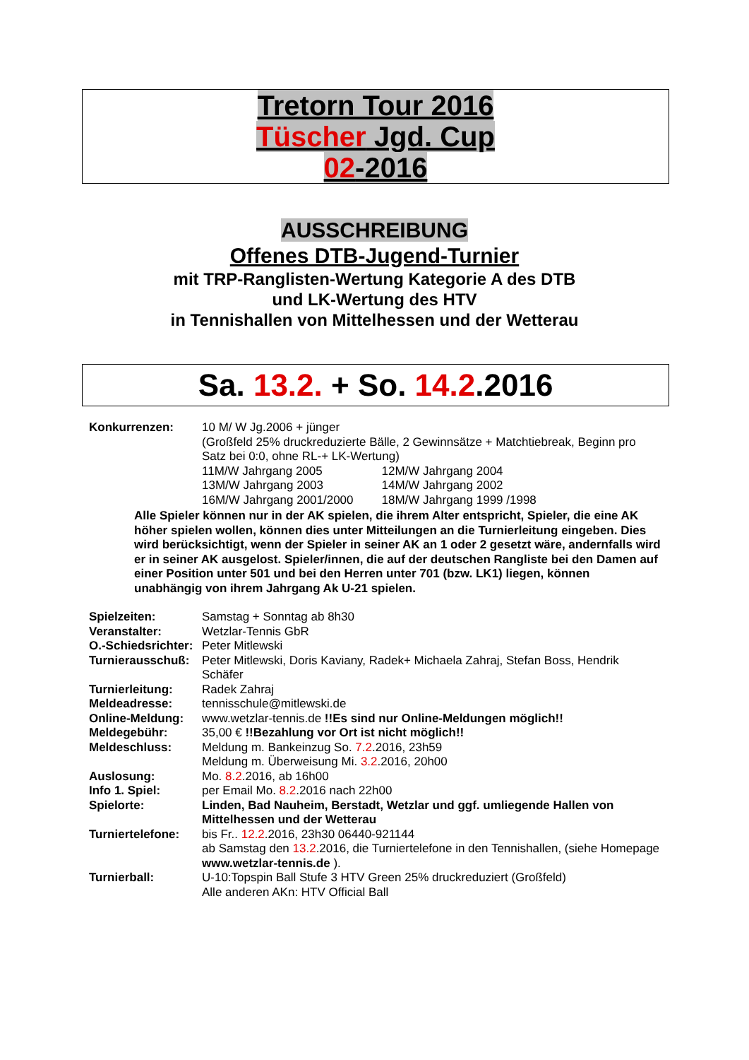Tretorn Tour 2016
Tüscher Jgd. Cup
02-2016
AUSSCHREIBUNG
Offenes DTB-Jugend-Turnier
mit TRP-Ranglisten-Wertung Kategorie A des DTB
und LK-Wertung des HTV
in Tennishallen von Mittelhessen und der Wetterau
Sa. 13.2. + So. 14.2.2016
Konkurrenzen: 10 M/ W Jg.2006 + jünger
(Großfeld 25% druckreduzierte Bälle, 2 Gewinnsätze + Matchtiebreak, Beginn pro Satz bei 0:0, ohne RL-+ LK-Wertung)
| 11M/W Jahrgang 2005 | 12M/W Jahrgang 2004 |
| 13M/W Jahrgang 2003 | 14M/W Jahrgang 2002 |
| 16M/W Jahrgang 2001/2000 | 18M/W Jahrgang 1999 /1998 |
Alle Spieler können nur in der AK spielen, die ihrem Alter entspricht, Spieler, die eine AK höher spielen wollen, können dies unter Mitteilungen an die Turnierleitung eingeben. Dies wird berücksichtigt, wenn der Spieler in seiner AK an 1 oder 2 gesetzt wäre, andernfalls wird er in seiner AK ausgelost. Spieler/innen, die auf der deutschen Rangliste bei den Damen auf einer Position unter 501 und bei den Herren unter 701 (bzw. LK1) liegen, können unabhängig von ihrem Jahrgang Ak U-21 spielen.
Spielzeiten: Samstag + Sonntag ab 8h30
Veranstalter: Wetzlar-Tennis GbR
O.-Schiedsrichter:
Peter Mitlewski
Turnierausschuß:
Peter Mitlewski, Doris Kaviany, Radek+ Michaela Zahraj, Stefan Boss, Hendrik Schäfer
Turnierleitung: Radek Zahraj
Meldeadresse: tennisschule@mitlewski.de
Online-Meldung: www.wetzlar-tennis.de !!Es sind nur Online-Meldungen möglich!!
Meldegebühr: 35,00 € !!Bezahlung vor Ort ist nicht möglich!!
Meldeschluss: Meldung m. Bankeinzug So. 7.2.2016, 23h59
Meldung m. Überweisung Mi. 3.2.2016, 20h00
Auslosung: Mo. 8.2.2016, ab 16h00
Info 1. Spiel: per Email Mo. 8.2.2016 nach 22h00
Spielorte: Linden, Bad Nauheim, Berstadt, Wetzlar und ggf. umliegende Hallen von Mittelhessen und der Wetterau
Turniertelefone:
bis Fr.. 12.2.2016, 23h30 06440-921144
ab Samstag den 13.2.2016, die Turniertelefone in den Tennishallen, (siehe Homepage www.wetzlar-tennis.de ).
Turnierball: U-10:Topspin Ball Stufe 3 HTV Green 25% druckreduziert (Großfeld)
Alle anderen AKn: HTV Official Ball